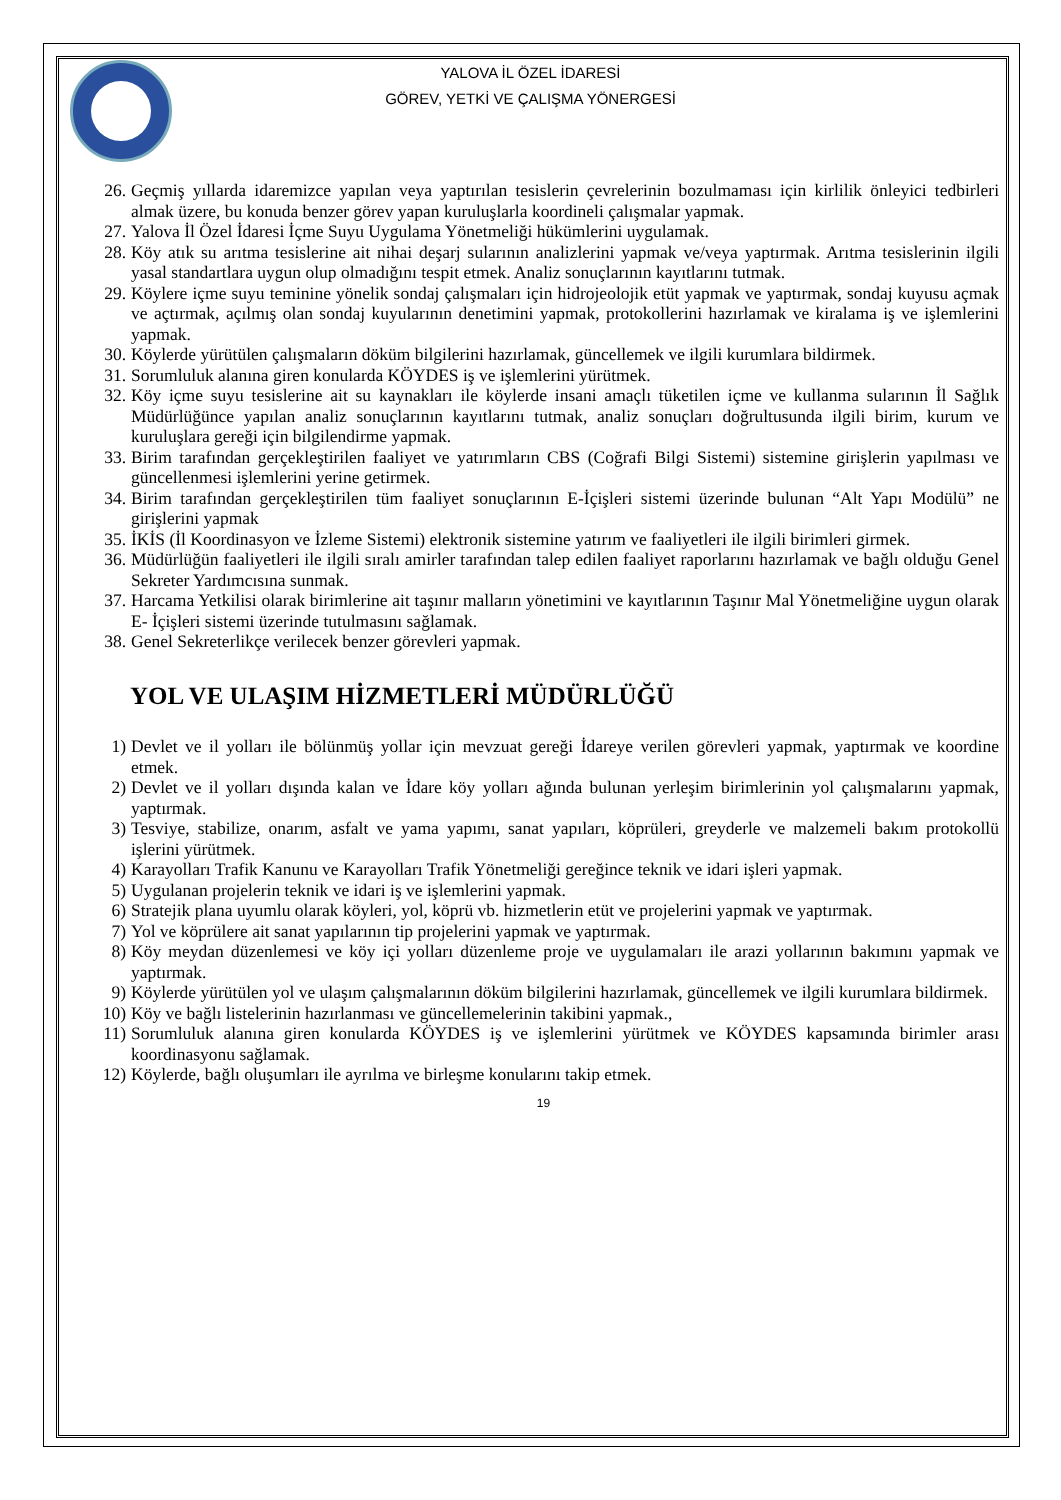YALOVA İL ÖZEL İDARESİ
GÖREV, YETKİ VE ÇALIŞMA YÖNERGESİ
26. Geçmiş yıllarda idaremizce yapılan veya yaptırılan tesislerin çevrelerinin bozulmaması için kirlilik önleyici tedbirleri almak üzere, bu konuda benzer görev yapan kuruluşlarla koordineli çalışmalar yapmak.
27. Yalova İl Özel İdaresi İçme Suyu Uygulama Yönetmeliği hükümlerini uygulamak.
28. Köy atık su arıtma tesislerine ait nihai deşarj sularının analizlerini yapmak ve/veya yaptırmak. Arıtma tesislerinin ilgili yasal standartlara uygun olup olmadığını tespit etmek. Analiz sonuçlarının kayıtlarını tutmak.
29. Köylere içme suyu teminine yönelik sondaj çalışmaları için hidrojeolojik etüt yapmak ve yaptırmak, sondaj kuyusu açmak ve açtırmak, açılmış olan sondaj kuyularının denetimini yapmak, protokollerini hazırlamak ve kiralama iş ve işlemlerini yapmak.
30. Köylerde yürütülen çalışmaların döküm bilgilerini hazırlamak, güncellemek ve ilgili kurumlara bildirmek.
31. Sorumluluk alanına giren konularda KÖYDES iş ve işlemlerini yürütmek.
32. Köy içme suyu tesislerine ait su kaynakları ile köylerde insani amaçlı tüketilen içme ve kullanma sularının İl Sağlık Müdürlüğünce yapılan analiz sonuçlarının kayıtlarını tutmak, analiz sonuçları doğrultusunda ilgili birim, kurum ve kuruluşlara gereği için bilgilendirme yapmak.
33. Birim tarafından gerçekleştirilen faaliyet ve yatırımların CBS (Coğrafi Bilgi Sistemi) sistemine girişlerin yapılması ve güncellenmesi işlemlerini yerine getirmek.
34. Birim tarafından gerçekleştirilen tüm faaliyet sonuçlarının E-İçişleri sistemi üzerinde bulunan “Alt Yapı Modülü” ne girişlerini yapmak
35. İKİS (İl Koordinasyon ve İzleme Sistemi) elektronik sistemine yatırım ve faaliyetleri ile ilgili birimleri girmek.
36. Müdürlüğün faaliyetleri ile ilgili sıralı amirler tarafından talep edilen faaliyet raporlarını hazırlamak ve bağlı olduğu Genel Sekreter Yardımcısına sunmak.
37. Harcama Yetkilisi olarak birimlerine ait taşınır malların yönetimini ve kayıtlarının Taşınır Mal Yönetmeliğine uygun olarak E- İçişleri sistemi üzerinde tutulmasını sağlamak.
38. Genel Sekreterlikçe verilecek benzer görevleri yapmak.
YOL VE ULAŞIM HİZMETLERİ MÜDÜRLÜĞÜ
1) Devlet ve il yolları ile bölünmüş yollar için mevzuat gereği İdareye verilen görevleri yapmak, yaptırmak ve koordine etmek.
2) Devlet ve il yolları dışında kalan ve İdare köy yolları ağında bulunan yerleşim birimlerinin yol çalışmalarını yapmak, yaptırmak.
3) Tesviye, stabilize, onarım, asfalt ve yama yapımı, sanat yapıları, köprüleri, greyderle ve malzemeli bakım protokollü işlerini yürütmek.
4) Karayolları Trafik Kanunu ve Karayolları Trafik Yönetmeliği gereğince teknik ve idari işleri yapmak.
5) Uygulanan projelerin teknik ve idari iş ve işlemlerini yapmak.
6) Stratejik plana uyumlu olarak köyleri, yol, köprü vb. hizmetlerin etüt ve projelerini yapmak ve yaptırmak.
7) Yol ve köprülere ait sanat yapılarının tip projelerini yapmak ve yaptırmak.
8) Köy meydan düzenlemesi ve köy içi yolları düzenleme proje ve uygulamaları ile arazi yollarının bakımını yapmak ve yaptırmak.
9) Köylerde yürütülen yol ve ulaşım çalışmalarının döküm bilgilerini hazırlamak, güncellemek ve ilgili kurumlara bildirmek.
10) Köy ve bağlı listelerinin hazırlanması ve güncellemelerinin takibini yapmak.,
11) Sorumluluk alanına giren konularda KÖYDES iş ve işlemlerini yürütmek ve KÖYDES kapsamında birimler arası koordinasyonu sağlamak.
12) Köylerde, bağlı oluşumları ile ayrılma ve birleşme konularını takip etmek.
19